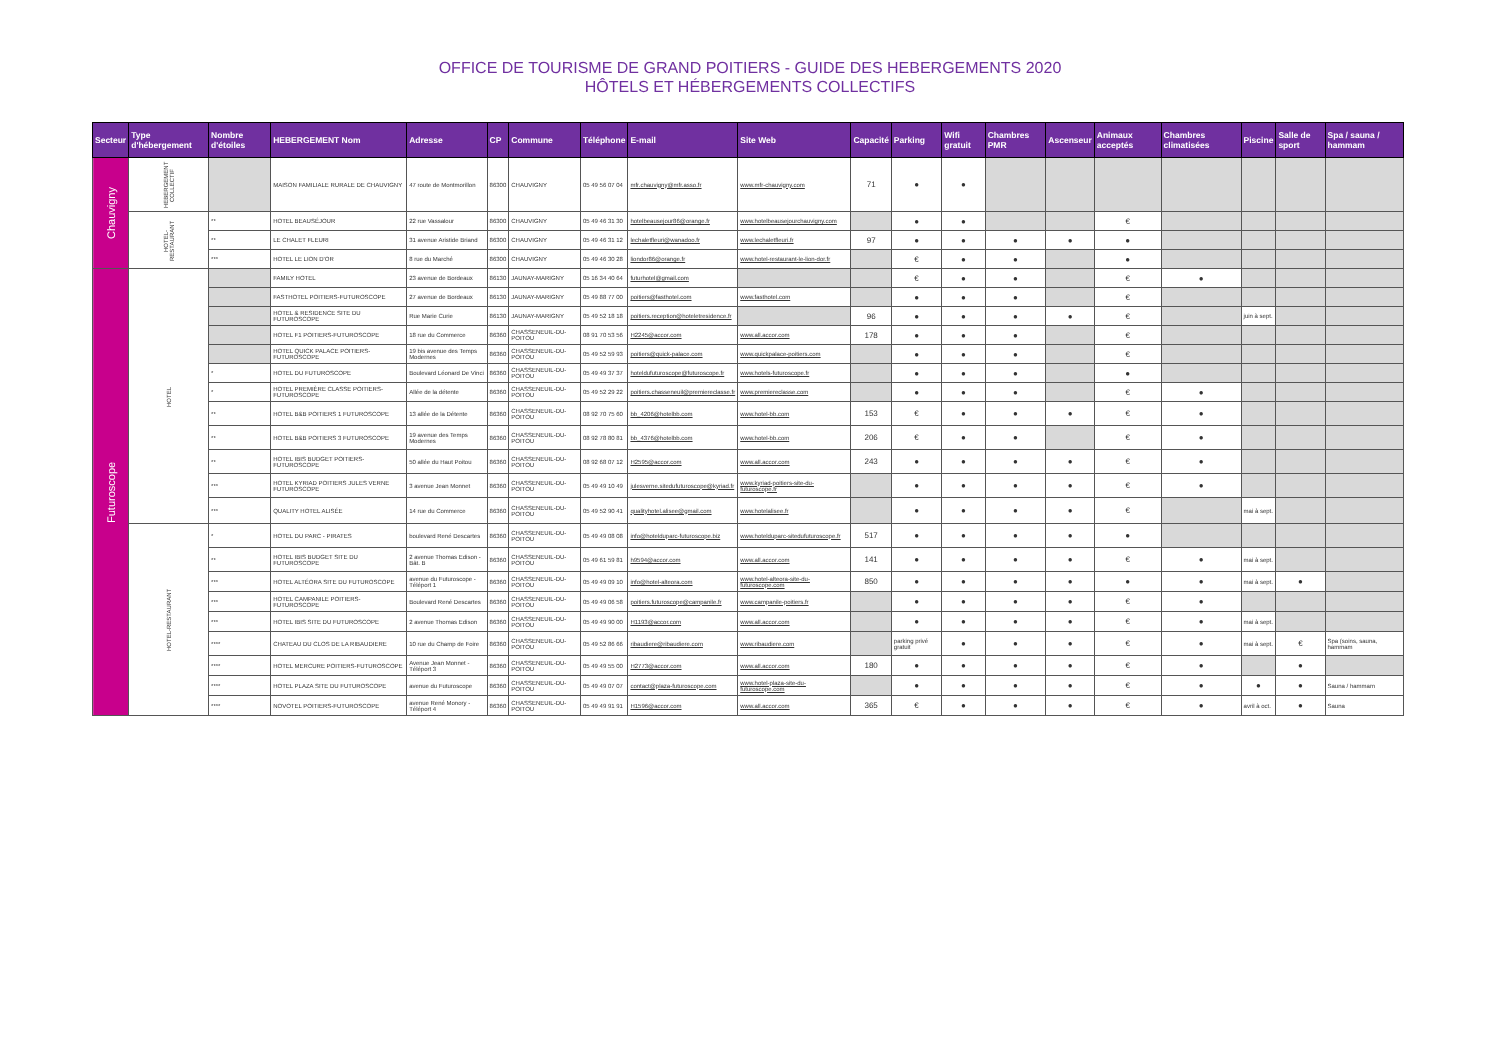OFFICE DE TOURISME DE GRAND POITIERS - GUIDE DES HEBERGEMENTS 2020
HÔTELS ET HÉBERGEMENTS COLLECTIFS
| Secteur | Type d'hébergement | Nombre d'étoiles | HEBERGEMENT Nom | Adresse | CP | Commune | Téléphone | E-mail | Site Web | Capacité | Parking | Wifi gratuit | Chambres PMR | Ascenseur | Animaux acceptés | Chambres climatisées | Piscine | Salle de sport | Spa / sauna / hammam |
| --- | --- | --- | --- | --- | --- | --- | --- | --- | --- | --- | --- | --- | --- | --- | --- | --- | --- | --- | --- |
| Chauvigny | HEBERGEMENT COLLECTIF | | MAISON FAMILIALE RURALE DE CHAUVIGNY | 47 route de Montmorillon | 86300 | CHAUVIGNY | 05 49 56 07 04 | mfr.chauvigny@mfr.asso.fr | www.mfr-chauvigny.com | 71 | ● | ● | | | | | | | |
| | HOTEL-RESTAURANT | ** | HOTEL BEAUSÉJOUR | 22 rue Vassalour | 86300 | CHAUVIGNY | 05 49 46 31 30 | hotelbeausejour86@orange.fr | www.hotelbeausejourchauvigny.com | | ● | ● | | | € | | | | |
| | | ** | LE CHALET FLEURI | 31 avenue Aristide Briand | 86300 | CHAUVIGNY | 05 49 46 31 12 | lechaletfleuri@wanadoo.fr | www.lechaletfleuri.fr | 97 | ● | ● | ● | ● | ● | | | | |
| | | *** | HOTEL LE LION D'OR | 8 rue du Marché | 86300 | CHAUVIGNY | 05 49 46 30 28 | liondor86@orange.fr | www.hotel-restaurant-le-lion-dor.fr | | € | ● | ● | | ● | | | | |
| Futuroscope | HOTEL | | FAMILY HOTEL | 23 avenue de Bordeaux | 86130 | JAUNAY-MARIGNY | 05 16 34 40 64 | futurhotel@gmail.com | | | € | ● | ● | | € | ● | | | |
| | | | FASTHOTEL POITIERS-FUTUROSCOPE | 27 avenue de Bordeaux | 86130 | JAUNAY-MARIGNY | 05 49 88 77 00 | poitiers@fasthotel.com | www.fasthotel.com | | ● | ● | ● | | € | | | | |
| | | | HOTEL & RESIDENCE SITE DU FUTUROSCOPE | Rue Marie Curie | 86130 | JAUNAY-MARIGNY | 05 49 52 18 18 | poitiers.reception@hoteletresidence.fr | | 96 | ● | ● | ● | ● | € | | juin à sept. | | |
| | | | HOTEL F1 POITIERS-FUTUROSCOPE | 18 rue du Commerce | 86360 | CHASSENEUIL-DU-POITOU | 08 91 70 53 56 | H2245@accor.com | www.all.accor.com | 178 | ● | ● | ● | | € | | | | |
| | | | HOTEL QUICK PALACE POITIERS-FUTUROSCOPE | 19 bis avenue des Temps Modernes | 86360 | CHASSENEUIL-DU-POITOU | 05 49 52 59 93 | poitiers@quick-palace.com | www.quickpalace-poitiers.com | | ● | ● | ● | | € | | | | |
| | | * | HOTEL DU FUTUROSCOPE | Boulevard Léonard De Vinci | 86360 | CHASSENEUIL-DU-POITOU | 05 49 49 37 37 | hoteldufuturoscope@futuroscope.fr | www.hotels-futuroscope.fr | | ● | ● | ● | | ● | | | | |
| | | * | HOTEL PREMIÈRE CLASSE POITIERS-FUTUROSCOPE | Allée de la détente | 86360 | CHASSENEUIL-DU-POITOU | 05 49 52 29 22 | poitiers.chasseneuil@premiereclasse.fr | www.premiereclasse.com | | ● | ● | ● | | € | ● | | | |
| | | ** | HOTEL B&B POITIERS 1 FUTUROSCOPE | 13 allée de la Détente | 86360 | CHASSENEUIL-DU-POITOU | 08 92 70 75 60 | bb_4206@hotelbb.com | www.hotel-bb.com | 153 | € | ● | ● | ● | € | ● | | | |
| | | ** | HOTEL B&B POITIERS 3 FUTUROSCOPE | 19 avenue des Temps Modernes | 86360 | CHASSENEUIL-DU-POITOU | 08 92 78 80 81 | bb_4376@hotelbb.com | www.hotel-bb.com | 206 | € | ● | ● | | € | ● | | | |
| | | ** | HOTEL IBIS BUDGET POITIERS-FUTUROSCOPE | 50 allée du Haut Poitou | 86360 | CHASSENEUIL-DU-POITOU | 08 92 68 07 12 | H2595@accor.com | www.all.accor.com | 243 | ● | ● | ● | ● | € | ● | | | |
| | | *** | HOTEL KYRIAD POITIERS JULES VERNE FUTUROSCOPE | 3 avenue Jean Monnet | 86360 | CHASSENEUIL-DU-POITOU | 05 49 49 10 49 | julesverne.sitedufuturoscope@kyriad.fr | www.kyriad-poitiers-site-du-futuroscope.fr | | ● | ● | ● | ● | € | ● | | | |
| | | *** | QUALITY HOTEL ALISÉE | 14 rue du Commerce | 86360 | CHASSENEUIL-DU-POITOU | 05 49 52 90 41 | qualityhotel.alisee@gmail.com | www.hotelalisee.fr | | ● | ● | ● | ● | € | | mai à sept. | | |
| | HOTEL-RESTAURANT | * | HOTEL DU PARC - PIRATES | boulevard René Descartes | 86360 | CHASSENEUIL-DU-POITOU | 05 49 49 08 08 | info@hotelduparc-futuroscope.biz | www.hotelduparc-sitedufuturoscope.fr | 517 | ● | ● | ● | ● | ● | | | | |
| | | ** | HOTEL IBIS BUDGET SITE DU FUTUROSCOPE | 2 avenue Thomas Edison - Bât. B | 86360 | CHASSENEUIL-DU-POITOU | 05 49 61 59 81 | h9594@accor.com | www.all.accor.com | 141 | ● | ● | ● | ● | € | ● | mai à sept. | | |
| | | *** | HOTEL ALTÉORA SITE DU FUTUROSCOPE | avenue du Futuroscope - Téléport 1 | 86360 | CHASSENEUIL-DU-POITOU | 05 49 49 09 10 | info@hotel-alteora.com | www.hotel-alteora-site-du-futuroscope.com | 850 | ● | ● | ● | ● | ● | ● | mai à sept. | ● | |
| | | *** | HOTEL CAMPANILE POITIERS-FUTUROSCOPE | Boulevard René Descartes | 86360 | CHASSENEUIL-DU-POITOU | 05 49 49 06 58 | poitiers.futuroscope@campanile.fr | www.campanile-poitiers.fr | | ● | ● | ● | ● | € | ● | | | |
| | | *** | HOTEL IBIS SITE DU FUTUROSCOPE | 2 avenue Thomas Edison | 86360 | CHASSENEUIL-DU-POITOU | 05 49 49 90 00 | H1193@accor.com | www.all.accor.com | | ● | ● | ● | ● | € | ● | mai à sept. | | |
| | | **** | CHATEAU DU CLOS DE LA RIBAUDIERE | 10 rue du Champ de Foire | 86360 | CHASSENEUIL-DU-POITOU | 05 49 52 86 66 | ribaudiere@ribaudiere.com | www.ribaudiere.com | | parking privé gratuit | ● | ● | ● | € | ● | mai à sept. | € | Spa (soins, sauna, hammam |
| | | **** | HOTEL MERCURE POITIERS-FUTUROSCOPE | Avenue Jean Monnet - Téléport 3 | 86360 | CHASSENEUIL-DU-POITOU | 05 49 49 55 00 | H2773@accor.com | www.all.accor.com | 180 | ● | ● | ● | ● | € | ● | | ● | |
| | | **** | HOTEL PLAZA SITE DU FUTUROSCOPE | avenue du Futuroscope | 86360 | CHASSENEUIL-DU-POITOU | 05 49 49 07 07 | contact@plaza-futuroscope.com | www.hotel-plaza-site-du-futuroscope.com | | ● | ● | ● | ● | € | ● | ● | ● | Sauna / hammam |
| | | **** | NOVOTEL POITIERS-FUTUROSCOPE | avenue René Monory - Téléport 4 | 86360 | CHASSENEUIL-DU-POITOU | 05 49 49 91 91 | H1596@accor.com | www.all.accor.com | 365 | € | ● | ● | ● | € | ● | avril à oct. | ● | Sauna |